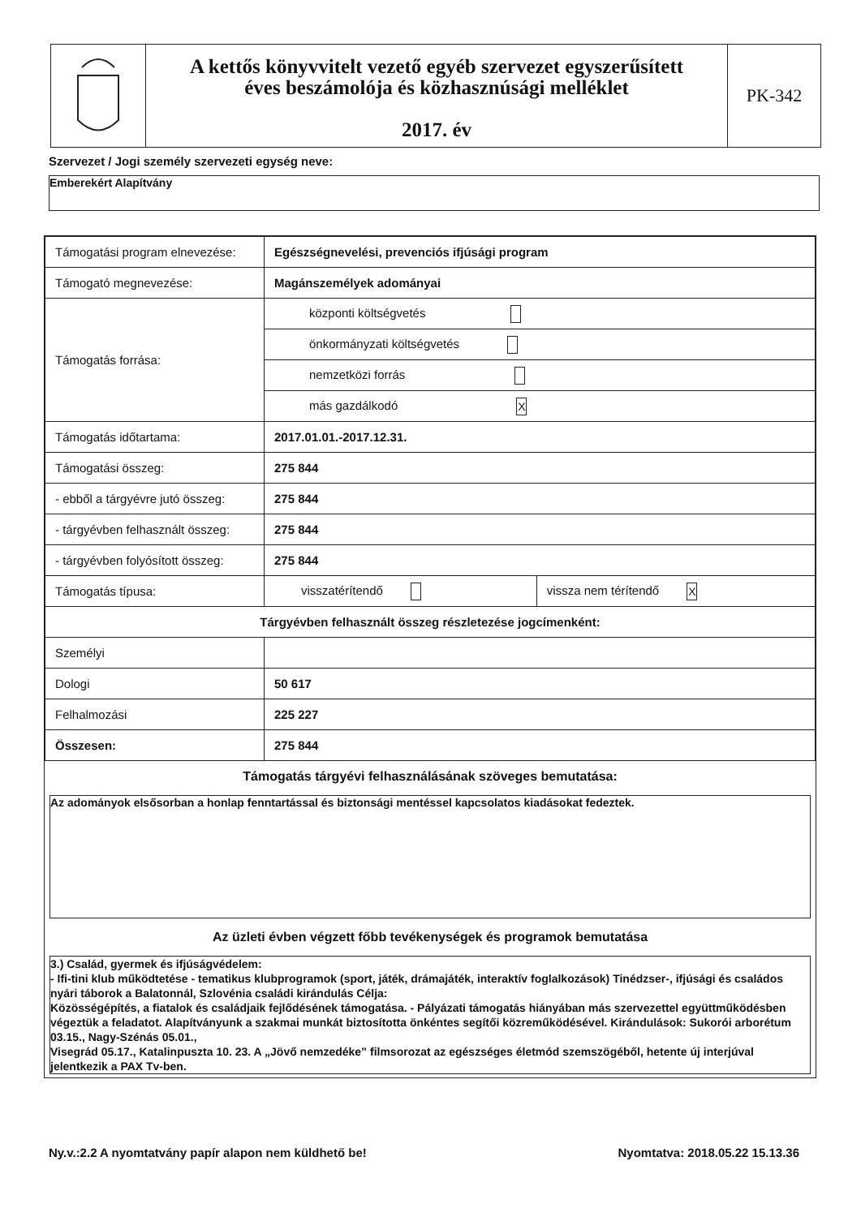A kettős könyvvitelt vezető egyéb szervezet egyszerűsített
éves beszámolója és közhasznúsági melléklet
2017. év
PK-342
Szervezet / Jogi személy szervezeti egység neve:
Emberekért Alapítvány
| Támogatási program elnevezése: | Egészségnevelési, prevenciós ifjúsági program | |
| Támogató megnevezése: | Magánszemélyek adományai | |
| Támogatás forrása: | központi költségvetés | |
| | önkormányzati költségvetés | |
| | nemzetközi forrás | |
| | más gazdálkodó X | |
| Támogatás időtartama: | 2017.01.01.-2017.12.31. | |
| Támogatási összeg: | 275 844 | |
| - ebből a tárgyévre jutó összeg: | 275 844 | |
| - tárgyévben felhasznált összeg: | 275 844 | |
| - tárgyévben folyósított összeg: | 275 844 | |
| Támogatás típusa: | visszatérítendő | vissza nem térítendő X |
| Tárgyévben felhasznált összeg részletezése jogcímenként: | | |
| Személyi | | |
| Dologi | 50 617 | |
| Felhalmozási | 225 227 | |
| Összesen: | 275 844 | |
Támogatás tárgyévi felhasználásának szöveges bemutatása:
Az adományok elsősorban a honlap fenntartással és biztonsági mentéssel kapcsolatos kiadásokat fedeztek.
Az üzleti évben végzett főbb tevékenységek és programok bemutatása
3.) Család, gyermek és ifjúságvédelem:
- Ifi-tini klub működtetése - tematikus klubprogramok (sport, játék, drámajáték, interaktív foglalkozások) Tinédzser-, ifjúsági és családos nyári táborok a Balatonnál, Szlovénia családi kirándulás Célja:
Közösségépítés, a fiatalok és családjaik fejlődésének támogatása. - Pályázati támogatás hiányában más szervezettel együttműködésben végeztük a feladatot. Alapítványunk a szakmai munkát biztosította önkéntes segítői közreműködésével. Kirándulások: Sukorói arborétum 03.15., Nagy-Szénás 05.01.,
Visegrád 05.17., Katalinpuszta 10. 23. A „Jövő nemzedéke” filmsorozat az egészséges életmód szemszögéből, hetente új interjúval jelentkezik a PAX Tv-ben.
Ny.v.:2.2 A nyomtatvány papír alapon nem küldhető be! Nyomtatva: 2018.05.22 15.13.36